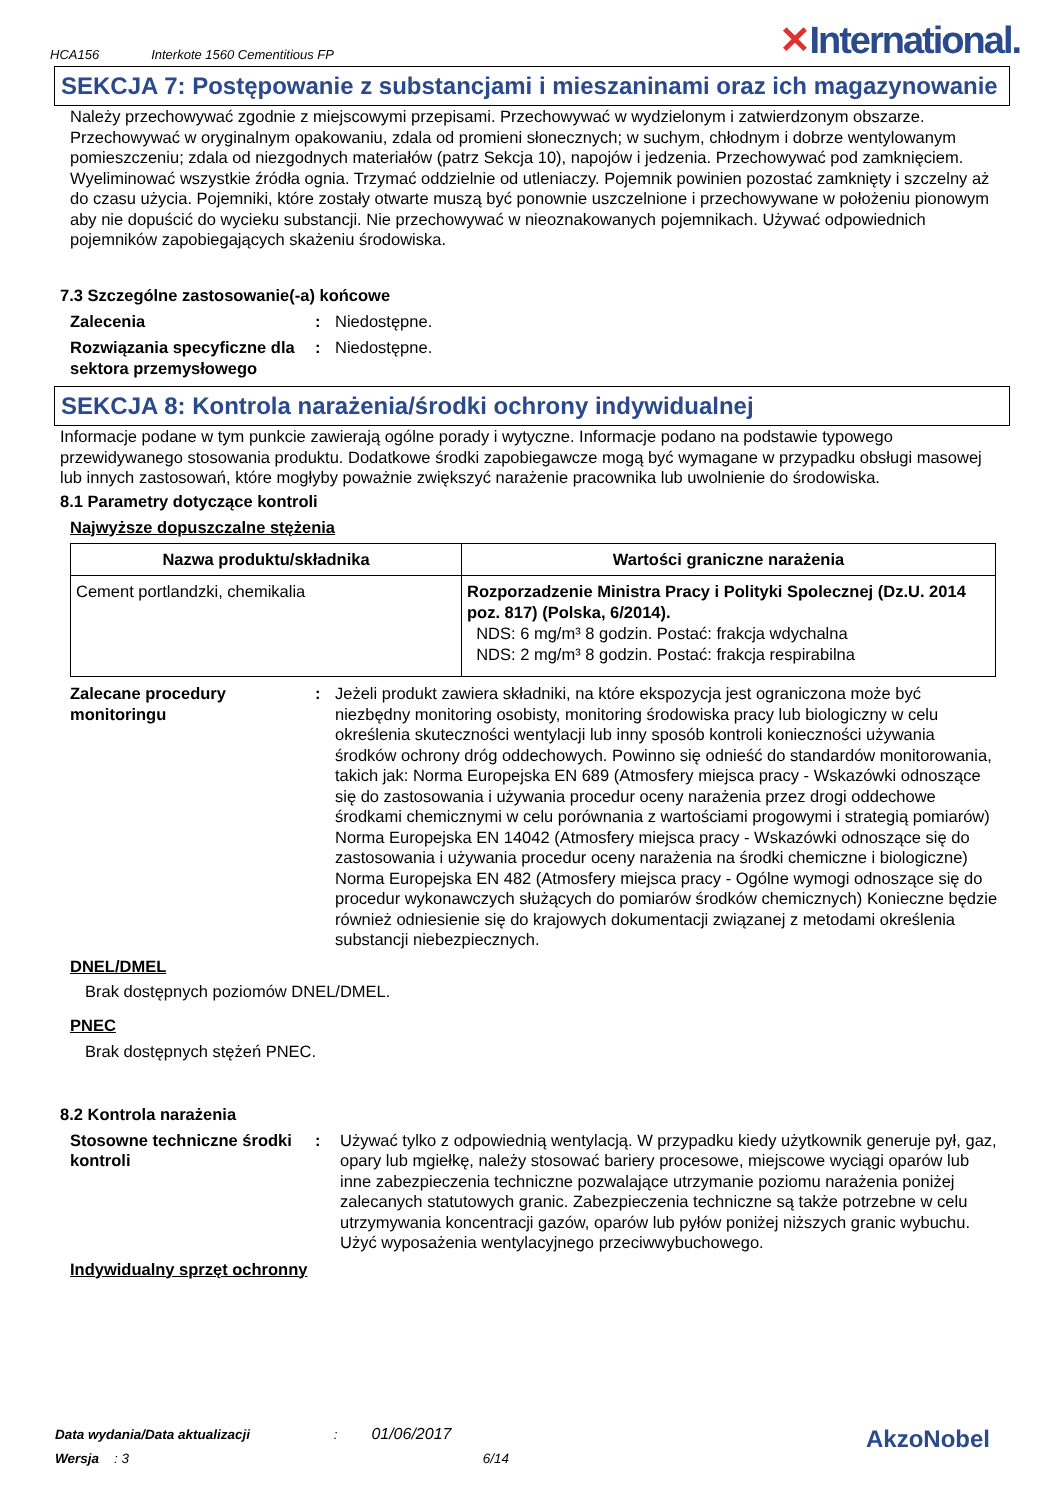HCA156 Interkote 1560 Cementitious FP
✕International.
SEKCJA 7: Postępowanie z substancjami i mieszaninami oraz ich magazynowanie
Należy przechowywać zgodnie z miejscowymi przepisami. Przechowywać w wydzielonym i zatwierdzonym obszarze. Przechowywać w oryginalnym opakowaniu, zdala od promieni słonecznych; w suchym, chłodnym i dobrze wentylowanym pomieszczeniu; zdala od niezgodnych materiałów (patrz Sekcja 10), napojów i jedzenia. Przechowywać pod zamknięciem. Wyeliminować wszystkie źródła ognia. Trzymać oddzielnie od utleniaczy. Pojemnik powinien pozostać zamknięty i szczelny aż do czasu użycia. Pojemniki, które zostały otwarte muszą być ponownie uszczelnione i przechowywane w położeniu pionowym aby nie dopuścić do wycieku substancji. Nie przechowywać w nieoznakowanych pojemnikach. Używać odpowiednich pojemników zapobiegających skażeniu środowiska.
7.3 Szczególne zastosowanie(-a) końcowe
Zalecenia: Niedostępne.
Rozwiązania specyficzne dla sektora przemysłowego: Niedostępne.
SEKCJA 8: Kontrola narażenia/środki ochrony indywidualnej
Informacje podane w tym punkcie zawierają ogólne porady i wytyczne. Informacje podano na podstawie typowego przewidywanego stosowania produktu. Dodatkowe środki zapobiegawcze mogą być wymagane w przypadku obsługi masowej lub innych zastosowań, które mogłyby poważnie zwiększyć narażenie pracownika lub uwolnienie do środowiska.
8.1 Parametry dotyczące kontroli
Najwyższe dopuszczalne stężenia
| Nazwa produktu/składnika | Wartości graniczne narażenia |
| --- | --- |
| Cement portlandzki, chemikalia | Rozporzadzenie Ministra Pracy i Polityki Spolecznej (Dz.U. 2014 poz. 817) (Polska, 6/2014). NDS: 6 mg/m³ 8 godzin. Postać: frakcja wdychalna NDS: 2 mg/m³ 8 godzin. Postać: frakcja respirabilna |
Zalecane procedury monitoringu: Jeżeli produkt zawiera składniki, na które ekspozycja jest ograniczona może być niezbędny monitoring osobisty, monitoring środowiska pracy lub biologiczny w celu określenia skuteczności wentylacji lub inny sposób kontroli konieczności używania środków ochrony dróg oddechowych. Powinno się odnieść do standardów monitorowania, takich jak: Norma Europejska EN 689 (Atmosfery miejsca pracy - Wskazówki odnoszące się do zastosowania i używania procedur oceny narażenia przez drogi oddechowe środkami chemicznymi w celu porównania z wartościami progowymi i strategią pomiarów) Norma Europejska EN 14042 (Atmosfery miejsca pracy - Wskazówki odnoszące się do zastosowania i używania procedur oceny narażenia na środki chemiczne i biologiczne) Norma Europejska EN 482 (Atmosfery miejsca pracy - Ogólne wymogi odnoszące się do procedur wykonawczych służących do pomiarów środków chemicznych) Konieczne będzie również odniesienie się do krajowych dokumentacji związanej z metodami określenia substancji niebezpiecznych.
DNEL/DMEL
Brak dostępnych poziomów DNEL/DMEL.
PNEC
Brak dostępnych stężeń PNEC.
8.2 Kontrola narażenia
Stosowne techniczne środki kontroli: Używać tylko z odpowiednią wentylacją. W przypadku kiedy użytkownik generuje pył, gaz, opary lub mgiełkę, należy stosować bariery procesowe, miejscowe wyciągi oparów lub inne zabezpieczenia techniczne pozwalające utrzymanie poziomu narażenia poniżej zalecanych statutowych granic. Zabezpieczenia techniczne są także potrzebne w celu utrzymywania koncentracji gazów, oparów lub pyłów poniżej niższych granic wybuchu. Użyć wyposażenia wentylacyjnego przeciwwybuchowego.
Indywidualny sprzęt ochronny
Data wydania/Data aktualizacji : 01/06/2017
Wersja : 3 6/14
AkzoNobel